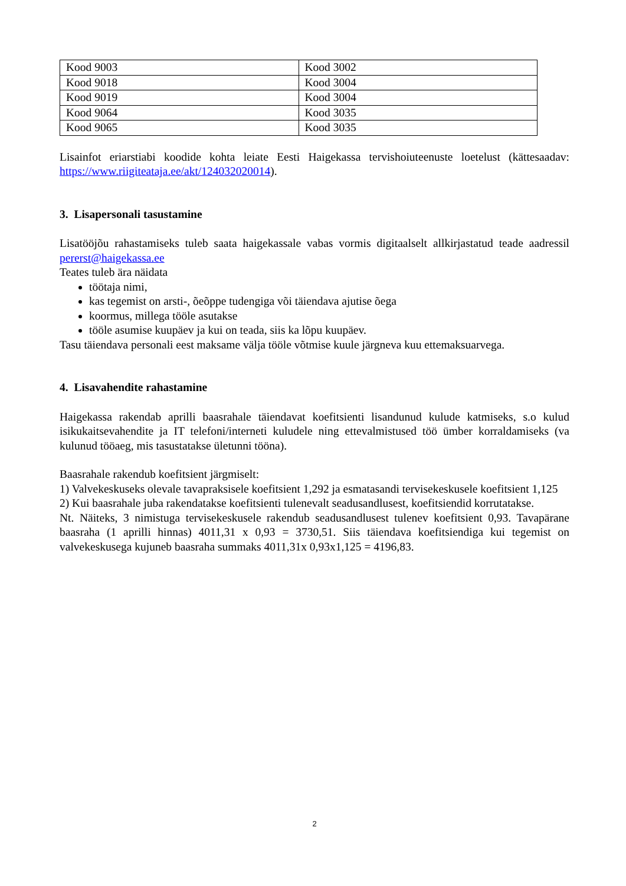| Kood 9003 | Kood 3002 |
| Kood 9018 | Kood 3004 |
| Kood 9019 | Kood 3004 |
| Kood 9064 | Kood 3035 |
| Kood 9065 | Kood 3035 |
Lisainfot eriarstiabi koodide kohta leiate Eesti Haigekassa tervishoiuteenuste loetelust (kättesaadav: https://www.riigiteataja.ee/akt/124032020014).
3. Lisapersonali tasustamine
Lisatööjõu rahastamiseks tuleb saata haigekassale vabas vormis digitaalselt allkirjastatud teade aadressil pererst@haigekassa.ee
Teates tuleb ära näidata
töötaja nimi,
kas tegemist on arsti-, õeõppe tudengiga või täiendava ajutise õega
koormus, millega tööle asutakse
tööle asumise kuupäev ja kui on teada, siis ka lõpu kuupäev.
Tasu täiendava personali eest maksame välja tööle võtmise kuule järgneva kuu ettemaksuarvega.
4. Lisavahendite rahastamine
Haigekassa rakendab aprilli baasrahale täiendavat koefitsienti lisandunud kulude katmiseks, s.o kulud isikukaitsevahendite ja IT telefoni/interneti kuludele ning ettevalmistused töö ümber korraldamiseks (va kulunud tööaeg, mis tasustatakse ületunni tööna).
Baasrahale rakendub koefitsient järgmiselt:
1) Valvekeskuseks olevale tavapraksisele koefitsient 1,292 ja esmatasandi tervisekeskusele koefitsient 1,125
2) Kui baasrahale juba rakendatakse koefitsienti tulenevalt seadusandlusest, koefitsiendid korrutatakse.
Nt. Näiteks, 3 nimistuga tervisekeskusele rakendub seadusandlusest tulenev koefitsient 0,93. Tavapärane baasraha (1 aprilli hinnas) 4011,31 x 0,93 = 3730,51. Siis täiendava koefitsiendiga kui tegemist on valvekeskusega kujuneb baasraha summaks 4011,31x 0,93x1,125 = 4196,83.
2